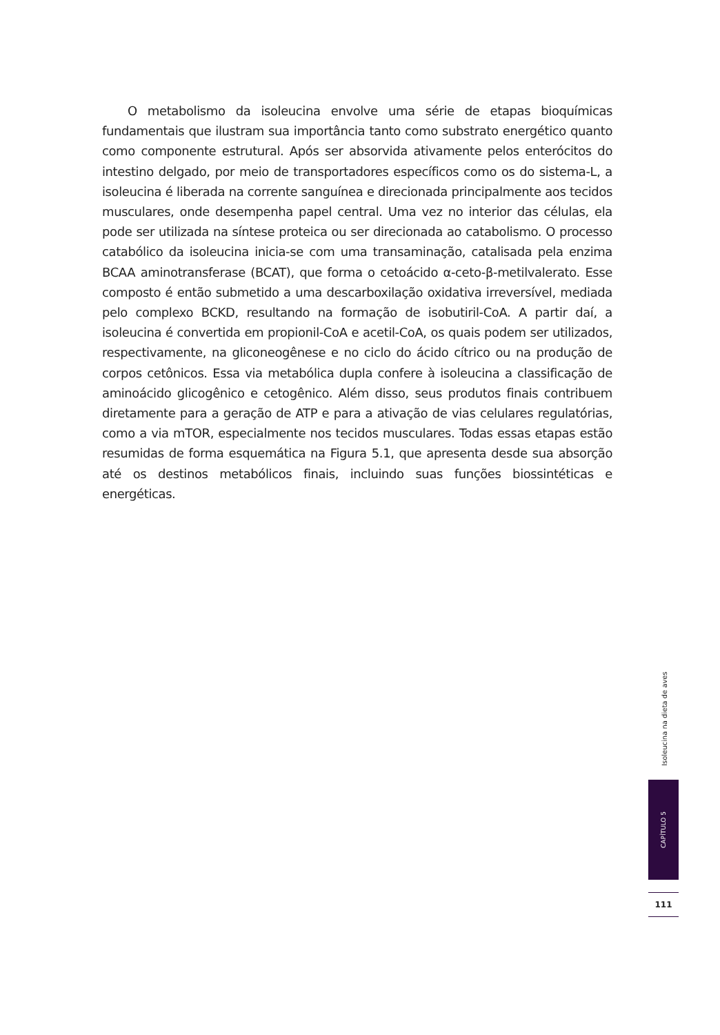O metabolismo da isoleucina envolve uma série de etapas bioquímicas fundamentais que ilustram sua importância tanto como substrato energético quanto como componente estrutural. Após ser absorvida ativamente pelos enterócitos do intestino delgado, por meio de transportadores específicos como os do sistema-L, a isoleucina é liberada na corrente sanguínea e direcionada principalmente aos tecidos musculares, onde desempenha papel central. Uma vez no interior das células, ela pode ser utilizada na síntese proteica ou ser direcionada ao catabolismo. O processo catabólico da isoleucina inicia-se com uma transaminação, catalisada pela enzima BCAA aminotransferase (BCAT), que forma o cetoácido α-ceto-β-metilvalerato. Esse composto é então submetido a uma descarboxilação oxidativa irreversível, mediada pelo complexo BCKD, resultando na formação de isobutiril-CoA. A partir daí, a isoleucina é convertida em propionil-CoA e acetil-CoA, os quais podem ser utilizados, respectivamente, na gliconeogênese e no ciclo do ácido cítrico ou na produção de corpos cetônicos. Essa via metabólica dupla confere à isoleucina a classificação de aminoácido glicogênico e cetogênico. Além disso, seus produtos finais contribuem diretamente para a geração de ATP e para a ativação de vias celulares regulatórias, como a via mTOR, especialmente nos tecidos musculares. Todas essas etapas estão resumidas de forma esquemática na Figura 5.1, que apresenta desde sua absorção até os destinos metabólicos finais, incluindo suas funções biossintéticas e energéticas.
Isoleucina na dieta de aves
CAPÍTULO 5
111